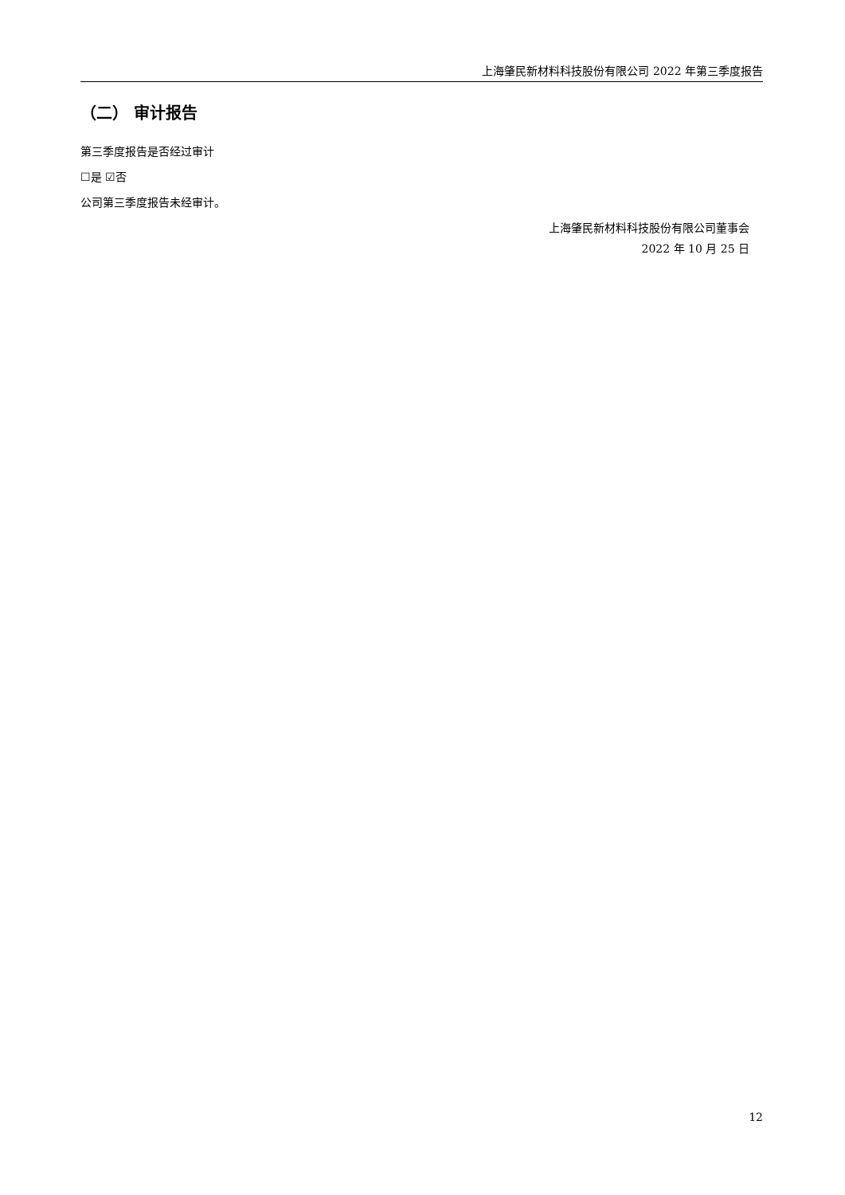上海肇民新材料科技股份有限公司 2022 年第三季度报告
（二） 审计报告
第三季度报告是否经过审计
☐是 ☑否
公司第三季度报告未经审计。
上海肇民新材料科技股份有限公司董事会
2022 年 10 月 25 日
12